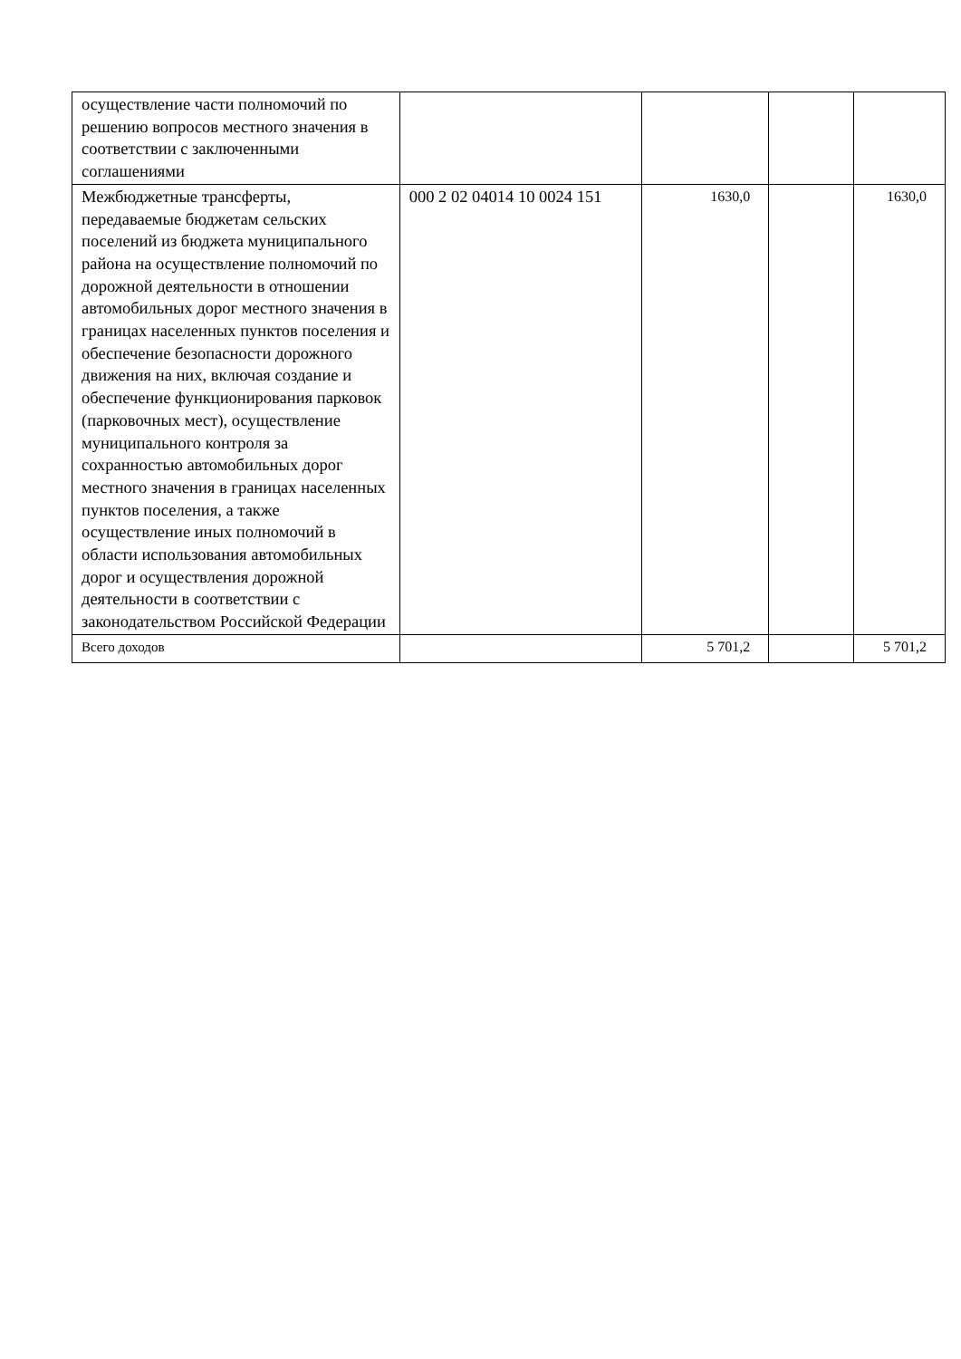| осуществление части полномочий по решению вопросов местного значения в соответствии с заключенными соглашениями | | | | |
| Межбюджетные трансферты, передаваемые бюджетам сельских поселений из бюджета муниципального района на осуществление полномочий по дорожной деятельности в отношении автомобильных дорог местного значения в границах населенных пунктов поселения и обеспечение безопасности дорожного движения на них, включая создание и обеспечение функционирования парковок (парковочных мест), осуществление муниципального контроля за сохранностью автомобильных дорог местного значения в границах населенных пунктов поселения, а также осуществление иных полномочий в области использования автомобильных дорог и осуществления дорожной деятельности в соответствии с законодательством Российской Федерации | 000 2 02 04014 10 0024 151 | 1630,0 | | 1630,0 |
| Всего доходов | | 5 701,2 | | 5 701,2 |